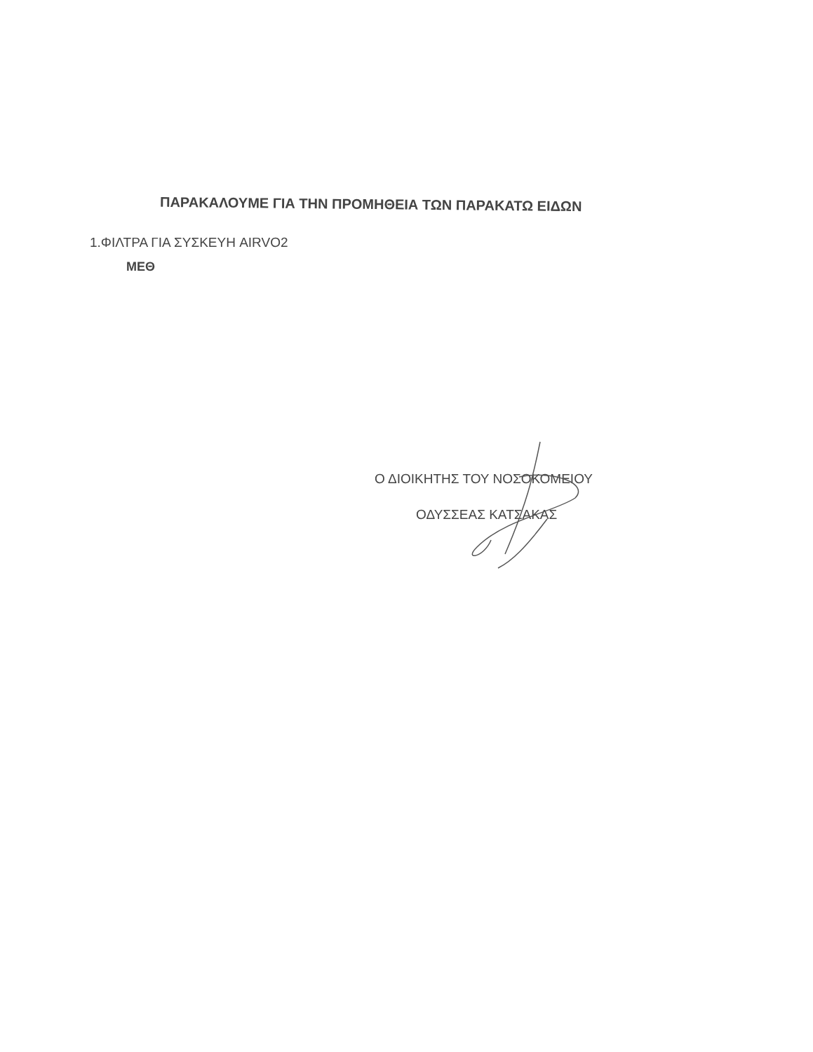ΠΑΡΑΚΑΛΟΥΜΕ ΓΙΑ ΤΗΝ ΠΡΟΜΗΘΕΙΑ ΤΩΝ ΠΑΡΑΚΑΤΩ ΕΙΔΩΝ
1.ΦΙΛΤΡΑ ΓΙΑ ΣΥΣΚΕΥΗ AIRVO2
ΜΕΘ
Ο ΔΙΟΙΚΗΤΗΣ ΤΟΥ ΝΟΣΟΚΟΜΕΙΟΥ
ΟΔΥΣΣΕΑΣ ΚΑΤΣΑΚΑΣ